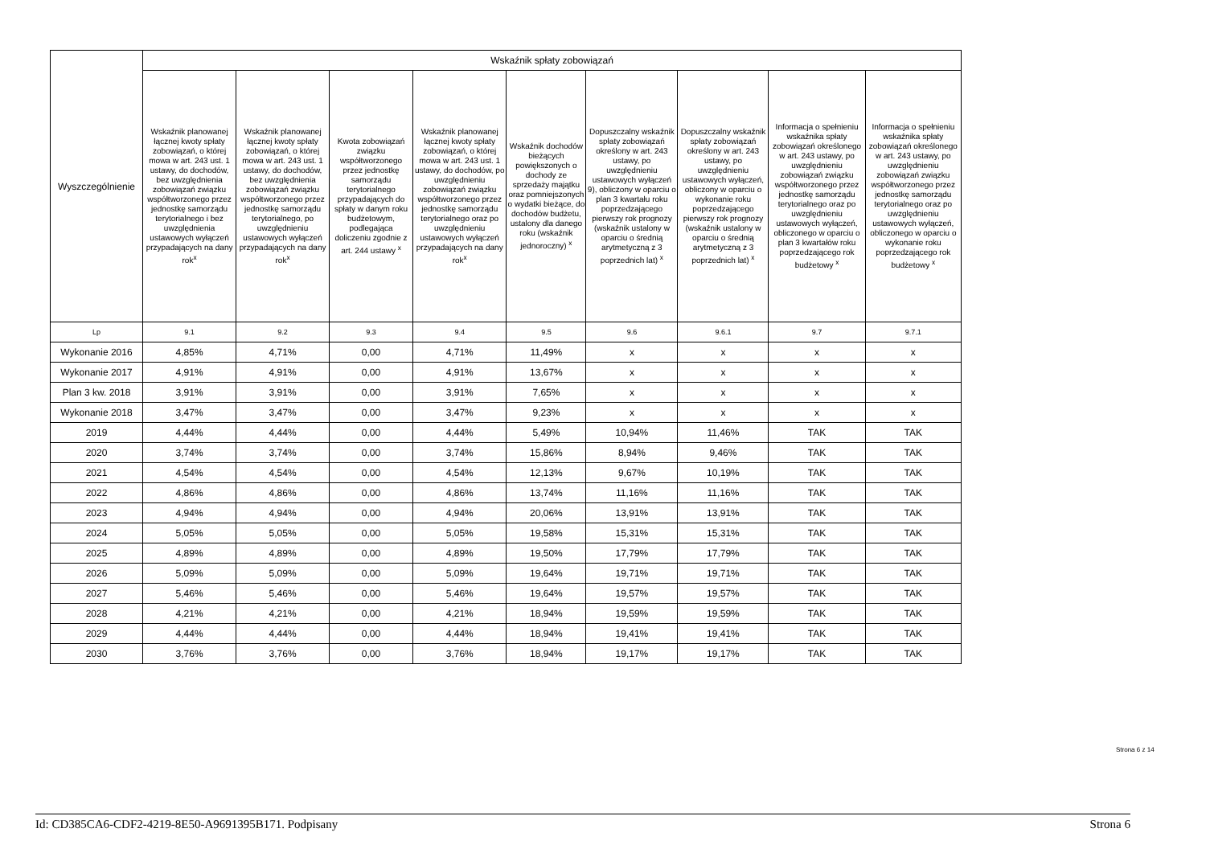| Wyszczególnienie | Wskaźnik spłaty zobowiązań | | | | | | | | |
| --- | --- | --- | --- | --- | --- | --- | --- | --- | --- |
| | Wskaźnik planowanej łącznej kwoty spłaty zobowiązań, o której mowa w art. 243 ust. 1 ustawy, do dochodów, bez uwzględnienia zobowiązań związku współtworzonego przez jednostkę samorządu terytorialnego i bez uwzględnienia ustawowych wyłączeń przypadających na dany rok<sup>x</sup> | Wskaźnik planowanej łącznej kwoty spłaty zobowiązań, o której mowa w art. 243 ust. 1 ustawy, do dochodów, bez uwzględnienia zobowiązań związku współtworzonego przez jednostkę samorządu terytorialnego, po uwzględnieniu ustawowych wyłączeń przypadających na dany rok<sup>x</sup> | Kwota zobowiązań związku współtworzonego przez jednostkę samorządu terytorialnego przypadających do spłaty w danym roku budżetowym, podlegająca doliczeniu zgodnie z art. 244 ustawy <sup>x</sup> | Wskaźnik planowanej łącznej kwoty spłaty zobowiązań, o której mowa w art. 243 ust. 1 ustawy, do dochodów, po uwzględnieniu zobowiązań związku współtworzonego przez jednostkę samorządu terytorialnego oraz po uwzględnieniu ustawowych wyłączeń przypadających na dany rok<sup>x</sup> | Wskaźnik dochodów bieżących powiększonych o dochody ze sprzedaży majątku oraz pomniejszonych o wydatki bieżące, do dochodów budżetu, ustalony dla danego roku (wskaźnik jednoroczny) <sup>x</sup> | Dopuszczalny wskaźnik spłaty zobowiązań określony w art. 243 ustawy, po uwzględnieniu ustawowych wyłączeń 9), obliczony w oparciu o plan 3 kwartału roku poprzedzającego pierwszy rok prognozy (wskaźnik ustalony w oparciu o średnią arytmetyczną z 3 poprzednich lat) <sup>x</sup> | Dopuszczalny wskaźnik spłaty zobowiązań określony w art. 243 ustawy, po uwzględnieniu ustawowych wyłączeń, obliczony w oparciu o wykonanie roku poprzedzającego pierwszy rok prognozy (wskaźnik ustalony w oparciu o średnią arytmetyczną z 3 poprzednich lat) <sup>x</sup> | Informacja o spełnieniu wskaźnika spłaty zobowiązań określonego w art. 243 ustawy, po uwzględnieniu zobowiązań związku współtworzonego przez jednostkę samorządu terytorialnego oraz po uwzględnieniu ustawowych wyłączeń, obliczonego w oparciu o plan 3 kwartałów roku poprzedzającego rok budżetowy <sup>x</sup> | Informacja o spełnieniu wskaźnika spłaty zobowiązań określonego w art. 243 ustawy, po uwzględnieniu zobowiązań związku współtworzonego przez jednostkę samorządu terytorialnego oraz po uwzględnieniu ustawowych wyłączeń, obliczonego w oparciu o wykonanie roku poprzedzającego rok budżetowy <sup>x</sup> |
| Lp | 9.1 | 9.2 | 9.3 | 9.4 | 9.5 | 9.6 | 9.6.1 | 9.7 | 9.7.1 |
| Wykonanie 2016 | 4,85% | 4,71% | 0,00 | 4,71% | 11,49% | x | x | x | x |
| Wykonanie 2017 | 4,91% | 4,91% | 0,00 | 4,91% | 13,67% | x | x | x | x |
| Plan 3 kw. 2018 | 3,91% | 3,91% | 0,00 | 3,91% | 7,65% | x | x | x | x |
| Wykonanie 2018 | 3,47% | 3,47% | 0,00 | 3,47% | 9,23% | x | x | x | x |
| 2019 | 4,44% | 4,44% | 0,00 | 4,44% | 5,49% | 10,94% | 11,46% | TAK | TAK |
| 2020 | 3,74% | 3,74% | 0,00 | 3,74% | 15,86% | 8,94% | 9,46% | TAK | TAK |
| 2021 | 4,54% | 4,54% | 0,00 | 4,54% | 12,13% | 9,67% | 10,19% | TAK | TAK |
| 2022 | 4,86% | 4,86% | 0,00 | 4,86% | 13,74% | 11,16% | 11,16% | TAK | TAK |
| 2023 | 4,94% | 4,94% | 0,00 | 4,94% | 20,06% | 13,91% | 13,91% | TAK | TAK |
| 2024 | 5,05% | 5,05% | 0,00 | 5,05% | 19,58% | 15,31% | 15,31% | TAK | TAK |
| 2025 | 4,89% | 4,89% | 0,00 | 4,89% | 19,50% | 17,79% | 17,79% | TAK | TAK |
| 2026 | 5,09% | 5,09% | 0,00 | 5,09% | 19,64% | 19,71% | 19,71% | TAK | TAK |
| 2027 | 5,46% | 5,46% | 0,00 | 5,46% | 19,64% | 19,57% | 19,57% | TAK | TAK |
| 2028 | 4,21% | 4,21% | 0,00 | 4,21% | 18,94% | 19,59% | 19,59% | TAK | TAK |
| 2029 | 4,44% | 4,44% | 0,00 | 4,44% | 18,94% | 19,41% | 19,41% | TAK | TAK |
| 2030 | 3,76% | 3,76% | 0,00 | 3,76% | 18,94% | 19,17% | 19,17% | TAK | TAK |
Strona 6 z 14
Id: CD385CA6-CDF2-4219-8E50-A9691395B171. Podpisany Strona 6